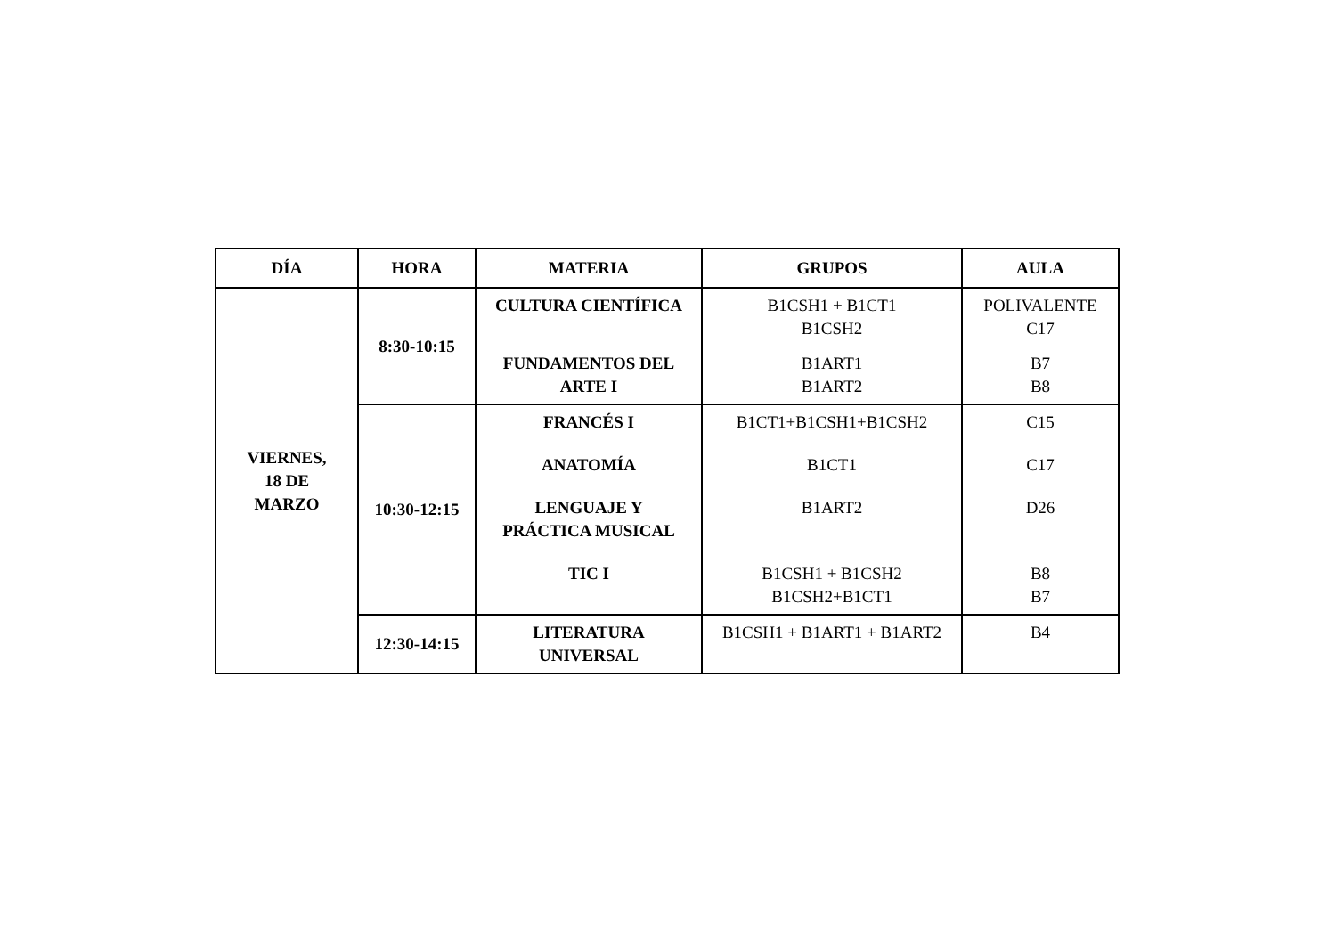| DÍA | HORA | MATERIA | GRUPOS | AULA |
| --- | --- | --- | --- | --- |
| VIERNES, 18 DE MARZO | 8:30-10:15 | CULTURA CIENTÍFICA FUNDAMENTOS DEL ARTE I | B1CSH1 + B1CT1 B1CSH2 B1ART1 B1ART2 | POLIVALENTE C17 B7 B8 |
| | 10:30-12:15 | FRANCÉS I ANATOMÍA LENGUAJE Y PRÁCTICA MUSICAL TIC I | B1CT1+B1CSH1+B1CSH2 B1CT1 B1ART2 B1CSH1 + B1CSH2 B1CSH2+B1CT1 | C15 C17 D26 B8 B7 |
| | 12:30-14:15 | LITERATURA UNIVERSAL | B1CSH1 + B1ART1 + B1ART2 | B4 |